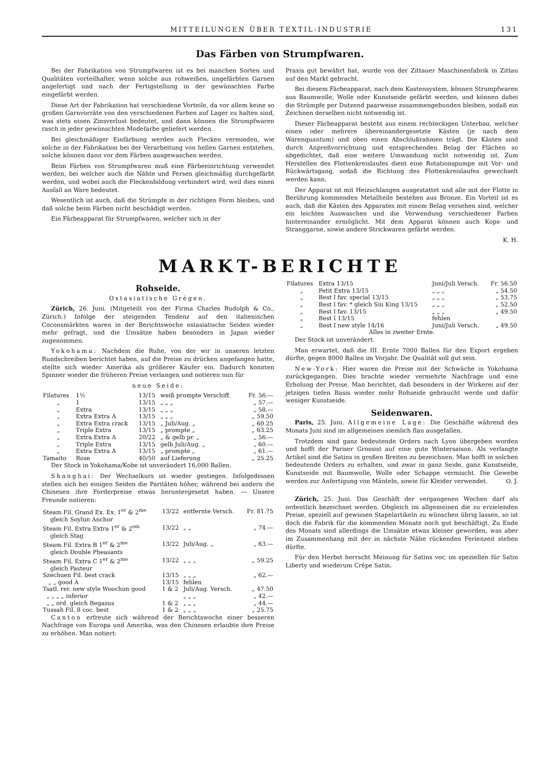MITTEILUNGEN ÜBER TEXTIL-INDUSTRIE 131
Das Färben von Strumpfwaren.
Bei der Fabrikation von Strumpfwaren ist es bei manchen Sorten und Qualitäten vorteilhafter, wenn solche aus rohweißen, ungefärbten Garnen angefertigt und nach der Fertigstellung in der gewünschten Farbe eingefärbt werden.
Diese Art der Fabrikation hat verschiedene Vorteile, da vor allem keine so großen Garnvorräte von den verschiedenen Farben auf Lager zu halten sind, was stets einen Zinsverlust bedeutet, und dann können die Strumpfwaren rasch in jeder gewünschten Modefarbe geliefert werden.
Bei gleichmäßiger Einfärbung werden auch Flecken vermieden, wie solche in der Fabrikation bei der Verarbeitung von hellen Garnen entstehen, solche können dann vor dem Färben ausgewaschen werden.
Beim Färben von Strumpfwaren muß eine Färbeeinrichtung verwendet werden, bei welcher auch die Nähte und Fersen gleichmäßig durchgefärbt werden, und wobei auch die Fleckenbildung verhindert wird, weil dies einen Ausfall an Ware bedeutet.
Wesentlich ist auch, daß die Strümpfe in der richtigen Form bleiben, und daß solche beim Färben nicht beschädigt werden.
Ein Färbeapparat für Strumpfwaren, welcher sich in der
Praxis gut bewährt hat, wurde von der Zittauer Maschinenfabrik in Zittau auf den Markt gebracht.
Bei diesem Färbeapparat, nach dem Kastensystem, können Strumpfwaren aus Baumwolle, Wolle oder Kunstseide gefärbt werden, und können dabei die Strümpfe per Dutzend paarweise zusammengebunden bleiben, sodaß ein Zeichnen derselben nicht notwendig ist.
Dieser Färbeapparat besteht aus einem rechteckigen Unterbau, welcher einen oder mehrere übereinandergesetzte Kästen (je nach dem Warenquantum) und oben einen Abschlußrahmen trägt. Die Kästen sind durch Anpreßvorrichtung und entsprechenden Belag der Flächen so abgedichtet, daß eine weitere Umwandung nicht notwendig ist. Zum Herstellen des Flottenkreislaufes dient eine Rotationspumpe mit Vor- und Rückwärtsgang, sodaß die Richtung des Flottenkreislaufes gewechselt werden kann.
Der Apparat ist mit Heizschlangen ausgestattet und alle mit der Flotte in Berührung kommenden Metallteile bestehen aus Bronze. Ein Vorteil ist es auch, daß die Kästen des Apparates mit einem Belag versehen sind, welcher ein leichtes Auswaschen und die Verwendung verschiedener Farben hintereinander ermöglicht. Mit dem Apparat können auch Kops- und Stranggarne, sowie andere Strickwaren gefärbt werden.
K. H.
MARKT-BERICHTE
Rohseide.
Ostasiatische Grègen.
Zürich, 26. Juni. (Mitgeteilt von der Firma Charles Rudolph & Co., Zürich.) Infolge der steigenden Tendenz auf den italienischen Coconsmärkten waren in der Berichtswoche ostasiatische Seiden wieder mehr gefragt, und die Umsätze haben besonders in Japan wieder zugenommen.
Yokohama: Nachdem die Ruhe, von der wir in unseren letzten Rundschreiben berichtet haben, auf die Preise zu drücken angefangen hatte, stellte sich wieder Amerika als größerer Käufer ein. Dadurch konnten Spinner wieder die früheren Preise verlangen und notieren nun für
neue Seide:
| Filatures | 1½ | 13/15 | weiß prompte Verschiff. | Fr. 56.— |
| „ | 1 | 13/15 | „ „ „ | „ 57.— |
| „ | Extra | 13/15 | „ „ „ | „ 58.— |
| „ | Extra Extra A | 13/15 | „ „ „ | „ 59.50 |
| „ | Extra Extra crack | 13/15 | „ Juli/Aug. „ | „ 60.25 |
| „ | Triple Extra | 13/15 | „ prompte „ | „ 63.25 |
| „ | Extra Extra A | 20/22 | „ & gelb pr. „ | „ 56.— |
| „ | Triple Extra | 13/15 | gelb Juli/Aug. „ | „ 60.— |
| „ | Extra Extra A | 13/15 | „ prompte „ | „ 61.— |
| Tamaito | Rose | 40/50 | auf Lieferung | „ 25.25 |
Der Stock in Yokohama/Kobe ist unverändert 16,000 Ballen.
Shanghai: Der Wechselkurs ist wieder gestiegen. Infolgedessen stellen sich bei einigen Seiden die Paritäten höher, während bei andern die Chinesen ihre Forderpreise etwas heruntergesetzt haben. — Unsere Freunde notieren:
| Steam Fil. Grand Ex. Ex. 1<sup>er</sup> & 2<sup>me</sup> | 13/22 | entfernte Versch. | Fr. 81.75 |
| gleich Soylun Anchor | | | |
| Steam Fil. Extra Extra 1<sup>er</sup> & 2<sup>em</sup> | 13/22 | „ „ | „ 74.— |
| gleich Stag | | | |
| Steam Fil. Extra B 1<sup>er</sup> & 2<sup>me</sup> | 13/22 | Juli/Aug. „ | „ 63.— |
| gleich Double Pheasants | | | |
| Steam Fil. Extra C 1<sup>er</sup> & 2<sup>me</sup> | 13/22 | „ „ „ | „ 59.25 |
| gleich Pasteur | | | |
| Szechuen Fil. best crack | 13/15 | „ „ „ | „ 62.— |
| „ „ good A | 13/15 | fehlen | |
| Tsatl. rer. new style Woochun good | 1 & 2 | Juli/Aug. Versch. | „ 47.50 |
| „ „ „ „ inferior | | „ „ „ | „ 42.— |
| „ „ ord. gleich Begasus | 1 & 2 | „ „ „ | „ 44.— |
| Tussah Fil. 8 coc. best | 1 & 2 | „ „ „ | „ 25.75 |
Canton erfreute sich während der Berichtswoche einer besseren Nachfrage von Europa und Amerika, was den Chinesen erlaubte ihre Preise zu erhöhen. Man notiert:
| Filatures | Extra 13/15 | Juni/Juli Versch. | Fr. 56.50 |
| „ | Petit Extra 13/15 | „ „ „ | „ 54.50 |
| „ | Best I fav. special 13/15 | „ „ „ | „ 53.75 |
| „ | Best I fav. * gleich Siu King 13/15 | „ „ „ | „ 52.50 |
| „ | Best I fav. 13/15 | „ „ „ | „ 49.50 |
| „ | Best I 13/15 | fehlen | |
| „ | Best I new style 14/16 | Juni/Juli Versch. | „ 49.50 |
| Alles in zweiter Ernte. | | | |
Der Stock ist unverändert.
Man erwartet, daß die III. Ernte 7000 Ballen für den Export ergeben dürfte, gegen 8000 Ballen im Vorjahr. Die Qualität soll gut sein.
New-York: Hier waren die Preise mit der Schwäche in Yokohama zurückgegangen. Dies brachte wieder vermehrte Nachfrage und eine Erholung der Preise. Man berichtet, daß besonders in der Wirkerei auf der jetzigen tiefen Basis wieder mehr Rohseide gebraucht werde und dafür weniger Kunstseide.
Seidenwaren.
Paris, 25. Juni. Allgemeine Lage: Die Geschäfte während des Monats Juni sind im allgemeinen ziemlich flau ausgefallen.
Trotzdem sind ganz bedeutende Orders nach Lyon übergeben worden und hofft der Pariser Grossist auf eine gute Wintersaison. Als verlangte Artikel sind die Satins in großen Breiten zu bezeichnen. Man hofft in solchen bedeutende Orders zu erhalten, und zwar in ganz Seide, ganz Kunstseide, Kunstseide mit Baumwolle, Wolle oder Schappe vermischt. Die Gewebe werden zur Anfertigung von Mänteln, sowie für Kleider verwendet. O. J.
Zürich, 25. Juni. Das Geschäft der vergangenen Wochen darf als ordentlich bezeichnet werden. Obgleich im allgemeinen die zu erzielenden Preise, speziell auf gewissen Stapelartikeln zu wünschen übrig lassen, so ist doch die Fabrik für die kommenden Monate noch gut beschäftigt. Zu Ende des Monats sind allerdings die Umsätze etwas kleiner geworden, was aber im Zusammenhang mit der in nächste Nähe rückenden Ferienzeit stehen dürfte.
Für den Herbst herrscht Meinung für Satins vor, im speziellen für Satin Liberty und wiederum Crêpe Satin.